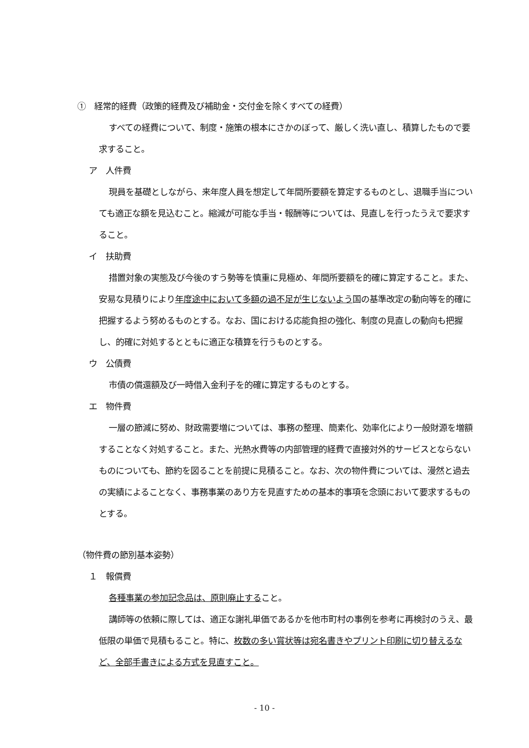①　経常的経費（政策的経費及び補助金・交付金を除くすべての経費）
すべての経費について、制度・施策の根本にさかのぼって、厳しく洗い直し、積算したもので要求すること。
ア　人件費
現員を基礎としながら、来年度人員を想定して年間所要額を算定するものとし、退職手当についても適正な額を見込むこと。縮減が可能な手当・報酬等については、見直しを行ったうえで要求すること。
イ　扶助費
措置対象の実態及び今後のすう勢等を慎重に見極め、年間所要額を的確に算定すること。また、安易な見積りにより年度途中において多額の過不足が生じないよう国の基準改定の動向等を的確に把握するよう努めるものとする。なお、国における応能負担の強化、制度の見直しの動向も把握し、的確に対処するとともに適正な積算を行うものとする。
ウ　公債費
市債の償還額及び一時借入金利子を的確に算定するものとする。
エ　物件費
一層の節減に努め、財政需要増については、事務の整理、簡素化、効率化により一般財源を増額することなく対処すること。また、光熱水費等の内部管理的経費で直接対外的サービスとならないものについても、節約を図ることを前提に見積ること。なお、次の物件費については、漫然と過去の実績によることなく、事務事業のあり方を見直すための基本的事項を念頭において要求するものとする。
（物件費の節別基本姿勢）
１　報償費
各種事業の参加記念品は、原則廃止すること。
講師等の依頼に際しては、適正な謝礼単価であるかを他市町村の事例を参考に再検討のうえ、最低限の単価で見積もること。特に、枚数の多い賞状等は宛名書きやプリント印刷に切り替えるなど、全部手書きによる方式を見直すこと。
- 10 -